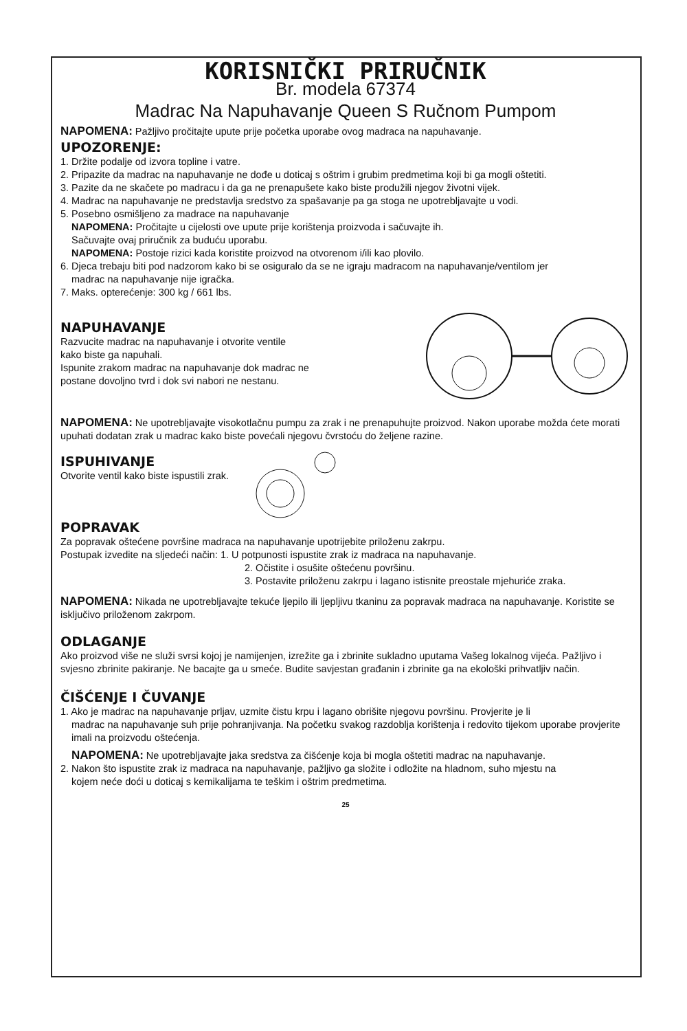KORISNIČKI PRIRUČNIK
Br. modela 67374
Madrac Na Napuhavanje Queen S Ručnom Pumpom
NAPOMENA: Pažljivo pročitajte upute prije početka uporabe ovog madraca na napuhavanje.
UPOZORENJE:
1. Držite podalje od izvora topline i vatre.
2. Pripazite da madrac na napuhavanje ne dođe u doticaj s oštrim i grubim predmetima koji bi ga mogli oštetiti.
3. Pazite da ne skačete po madracu i da ga ne prenapušete kako biste produžili njegov životni vijek.
4. Madrac na napuhavanje ne predstavlja sredstvo za spašavanje pa ga stoga ne upotrebljavajte u vodi.
5. Posebno osmišljeno za madrace na napuhavanje
NAPOMENA: Pročitajte u cijelosti ove upute prije korištenja proizvoda i sačuvajte ih.
Sačuvajte ovaj priručnik za buduću uporabu.
NAPOMENA: Postoje rizici kada koristite proizvod na otvorenom i/ili kao plovilo.
6. Djeca trebaju biti pod nadzorom kako bi se osiguralo da se ne igraju madracom na napuhavanje/ventilom jer
madrac na napuhavanje nije igračka.
7. Maks. opterećenje: 300 kg / 661 lbs.
NAPUHAVANJE
Razvucite madrac na napuhavanje i otvorite ventile
kako biste ga napuhali.
Ispunite zrakom madrac na napuhavanje dok madrac ne
postane dovoljno tvrd i dok svi nabori ne nestanu.
NAPOMENA: Ne upotrebljavajte visokotlačnu pumpu za zrak i ne prenapuhujte proizvod. Nakon uporabe možda ćete morati upuhati dodatan zrak u madrac kako biste povećali njegovu čvrstoću do željene razine.
ISPUHIVANJE
Otvorite ventil kako biste ispustili zrak.
POPRAVAK
Za popravak oštećene površine madraca na napuhavanje upotrijebite priloženu zakrpu.
Postupak izvedite na sljedeći način: 1. U potpunosti ispustite zrak iz madraca na napuhavanje.
2. Očistite i osušite oštećenu površinu.
3. Postavite priloženu zakrpu i lagano istisnite preostale mjehuriće zraka.
NAPOMENA: Nikada ne upotrebljavajte tekuće ljepilo ili ljepljivu tkaninu za popravak madraca na napuhavanje. Koristite se isključivo priloženom zakrpom.
ODLAGANJE
Ako proizvod više ne služi svrsi kojoj je namijenjen, izrežite ga i zbrinite sukladno uputama Vašeg lokalnog vijeća. Pažljivo i svjesno zbrinite pakiranje. Ne bacajte ga u smeće. Budite savjestan građanin i zbrinite ga na ekološki prihvatljiv način.
ČIŠĆENJE I ČUVANJE
1. Ako je madrac na napuhavanje prljav, uzmite čistu krpu i lagano obrišite njegovu površinu. Provjerite je li
madrac na napuhavanje suh prije pohranjivanja. Na početku svakog razdoblja korištenja i redovito tijekom uporabe provjerite imali na proizvodu oštećenja.
NAPOMENA: Ne upotrebljavajte jaka sredstva za čišćenje koja bi mogla oštetiti madrac na napuhavanje.
2. Nakon što ispustite zrak iz madraca na napuhavanje, pažljivo ga složite i odložite na hladnom, suho mjestu na
kojem neće doći u doticaj s kemikalijama te teškim i oštrim predmetima.
25